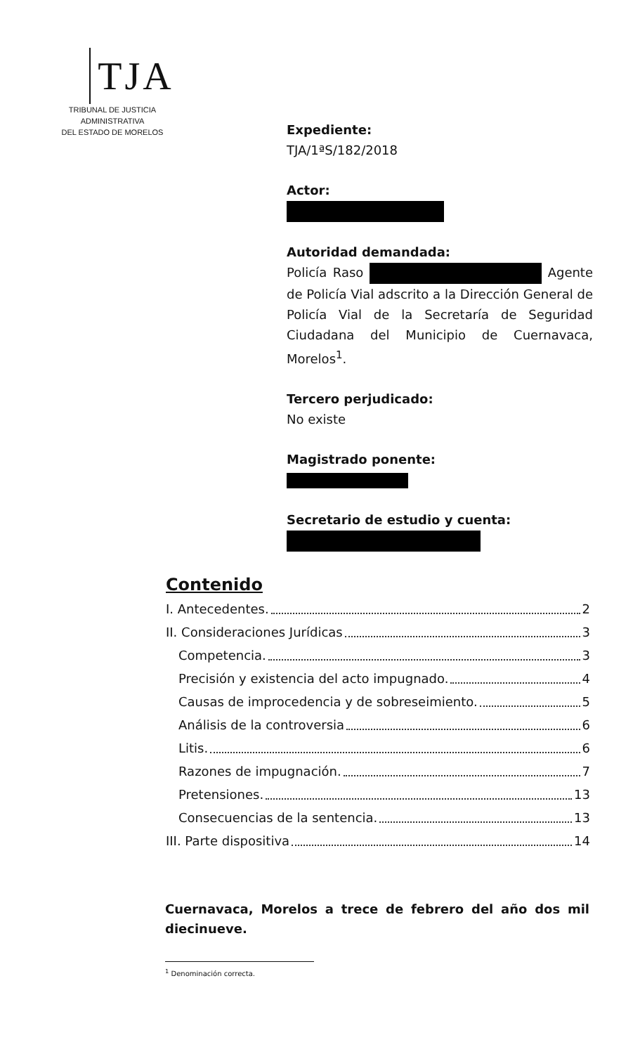TJA
TRIBUNAL DE JUSTICIA ADMINISTRATIVA
DEL ESTADO DE MORELOS
Expediente:
TJA/1ªS/182/2018
Actor:
Autoridad demandada:
Policía Raso Agente de Policía Vial adscrito a la Dirección General de Policía Vial de la Secretaría de Seguridad Ciudadana del Municipio de Cuernavaca, Morelos<sup>1</sup>.
Tercero perjudicado:
No existe
Magistrado ponente:
Secretario de estudio y cuenta:
Contenido
I. Antecedentes. 2
II. Consideraciones Jurídicas 3
Competencia. 3
Precisión y existencia del acto impugnado. 4
Causas de improcedencia y de sobreseimiento. 5
Análisis de la controversia 6
Litis. 6
Razones de impugnación. 7
Pretensiones. 13
Consecuencias de la sentencia. 13
III. Parte dispositiva 14
Cuernavaca, Morelos a trece de febrero del año dos mil diecinueve.
<sup>1</sup> Denominación correcta.